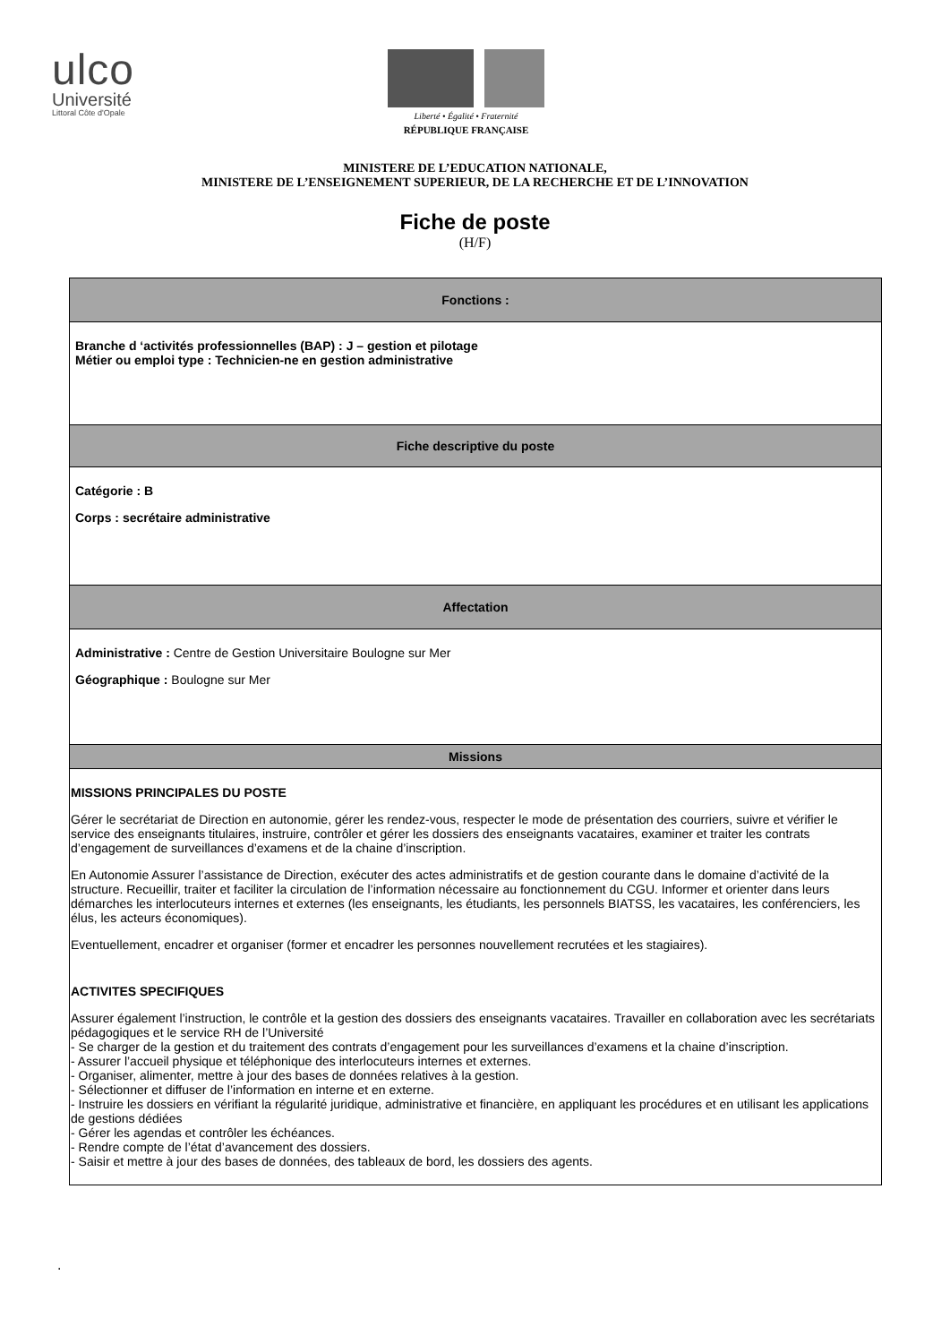ulco
Université
Littoral Côte d'Opale
Liberté • Égalité • Fraternité
RÉPUBLIQUE FRANÇAISE
MINISTERE DE L’EDUCATION NATIONALE,
MINISTERE DE L’ENSEIGNEMENT SUPERIEUR, DE LA RECHERCHE ET DE L’INNOVATION
Fiche de poste
(H/F)
| Fonctions : |
| --- |
| Branche d ‘activités professionnelles (BAP) : J – gestion et pilotage Métier ou emploi type : Technicien-ne en gestion administrative |
| Fiche descriptive du poste |
| Catégorie : B Corps : secrétaire administrative |
| Affectation |
| Administrative : Centre de Gestion Universitaire Boulogne sur Mer Géographique : Boulogne sur Mer |
| Missions |
| MISSIONS PRINCIPALES DU POSTE Gérer le secrétariat de Direction en autonomie, gérer les rendez-vous, respecter le mode de présentation des courriers, suivre et vérifier le service des enseignants titulaires, instruire, contrôler et gérer les dossiers des enseignants vacataires, examiner et traiter les contrats d’engagement de surveillances d’examens et de la chaine d’inscription. En Autonomie Assurer l’assistance de Direction, exécuter des actes administratifs et de gestion courante dans le domaine d’activité de la structure. Recueillir, traiter et faciliter la circulation de l’information nécessaire au fonctionnement du CGU. Informer et orienter dans leurs démarches les interlocuteurs internes et externes (les enseignants, les étudiants, les personnels BIATSS, les vacataires, les conférenciers, les élus, les acteurs économiques). Eventuellement, encadrer et organiser (former et encadrer les personnes nouvellement recrutées et les stagiaires). ACTIVITES SPECIFIQUES Assurer également l’instruction, le contrôle et la gestion des dossiers des enseignants vacataires. Travailler en collaboration avec les secrétariats pédagogiques et le service RH de l’Université - Se charger de la gestion et du traitement des contrats d’engagement pour les surveillances d’examens et la chaine d’inscription. - Assurer l’accueil physique et téléphonique des interlocuteurs internes et externes. - Organiser, alimenter, mettre à jour des bases de données relatives à la gestion. - Sélectionner et diffuser de l’information en interne et en externe. - Instruire les dossiers en vérifiant la régularité juridique, administrative et financière, en appliquant les procédures et en utilisant les applications de gestions dédiées - Gérer les agendas et contrôler les échéances. - Rendre compte de l’état d’avancement des dossiers. - Saisir et mettre à jour des bases de données, des tableaux de bord, les dossiers des agents. |
.